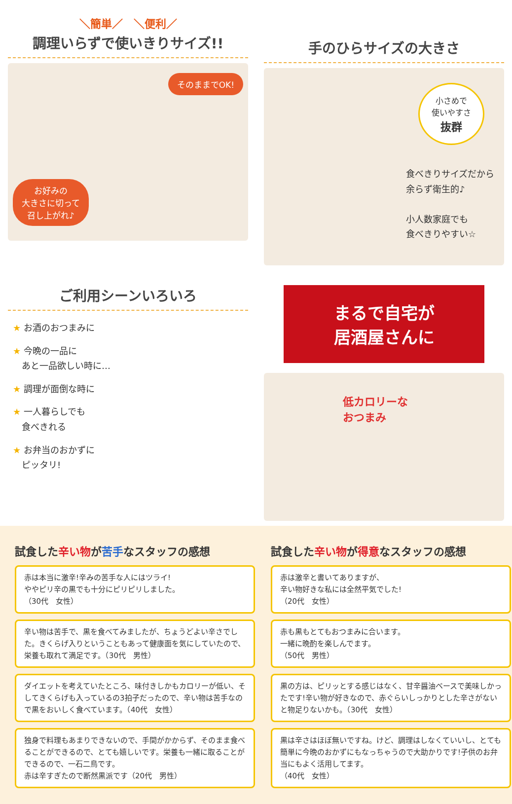＼簡単／　＼便利／
調理いらずで使いきりサイズ!!
そのままでOK!
お好みの
大きさに切って
召し上がれ♪
手のひらサイズの大きさ
小さめで
使いやすさ
抜群
食べきりサイズだから
余らず衛生的♪
小人数家庭でも
食べきりやすい☆
ご利用シーンいろいろ
★ お酒のおつまみに
★ 今晩の一品に
　あと一品欲しい時に…
★ 調理が面倒な時に
★ 一人暮らしでも
　食べきれる
★ お弁当のおかずに
　ピッタリ!
まるで自宅が
居酒屋さんに
低カロリーな
おつまみ
試食した辛い物が苦手なスタッフの感想
赤は本当に激辛!辛みの苦手な人にはツライ!
ややピリ辛の黒でも十分にピリピリしました。
（30代　女性）
辛い物は苦手で、黒を食べてみましたが、ちょうどよい辛さでした。きくらげ入りということもあって健康面を気にしていたので、栄養も取れて満足です。（30代　男性）
ダイエットを考えていたところ、味付きしかもカロリーが低い、そしてきくらげも入っているの3拍子だったので、辛い物は苦手なので黒をおいしく食べています。（40代　女性）
独身で料理もあまりできないので、手間がかからず、そのまま食べることができるので、とても嬉しいです。栄養も一緒に取ることができるので、一石二鳥です。
赤は辛すぎたので断然黒派です（20代　男性）
試食した辛い物が得意なスタッフの感想
赤は激辛と書いてありますが、
辛い物好きな私には全然平気でした!
（20代　女性）
赤も黒もとてもおつまみに合います。
一緒に晩酌を楽しんでます。
（50代　男性）
黒の方は、ピリッとする感じはなく、甘辛醤油ベースで美味しかったです!辛い物が好きなので、赤ぐらいしっかりとした辛さがないと物足りないかも。（30代　女性）
黒は辛さはほぼ無いですね。けど、調理はしなくていいし、とても簡単に今晩のおかずにもなっちゃうので大助かりです!子供のお弁当にもよく活用してます。
（40代　女性）